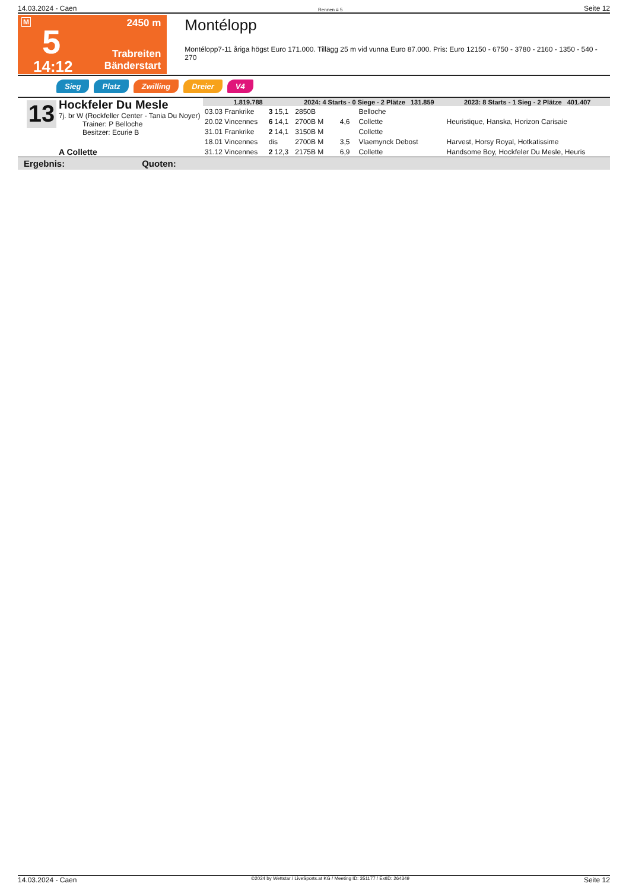14.03.2024 - Caen Rennen # 5 Seite 12
M
5
14:12
2450 m
Trabreiten
Bänderstart
Montélopp
Montélopp7-11 åriga högst Euro 171.000. Tillägg 25 m vid vunna Euro 87.000. Pris: Euro 12150 - 6750 - 3780 - 2160 - 1350 - 540 - 270
Sieg Platz Zwilling Dreier V4
13
Hockfeler Du Mesle
7j. br W (Rockfeller Center - Tania Du Noyer)
Trainer: P Belloche
Besitzer: Ecurie B
A Collette
| 1.819.788 | | 2024: 4 Starts - 0 Siege - 2 Plätze 131.859 | | | 2023: 8 Starts - 1 Sieg - 2 Plätze 401.407 | |
| 03.03 Frankrike | 3 15,1 | 2850B | | Belloche | | |
| 20.02 Vincennes | 6 14,1 | 2700B M | 4,6 | Collette | Heuristique, Hanska, Horizon Carisaie | |
| 31.01 Frankrike | 2 14,1 | 3150B M | | Collette | | |
| 18.01 Vincennes | dis | 2700B M | 3,5 | Vlaemynck Debost | Harvest, Horsy Royal, Hotkatissime | |
| 31.12 Vincennes | 2 12,3 | 2175B M | 6,9 | Collette | Handsome Boy, Hockfeler Du Mesle, Heuris | |
Ergebnis: Quoten:
14.03.2024 - Caen ©2024 by Wettstar / LiveSports.at KG / Meeting ID: 351177 / ExtID: 264349 Seite 12